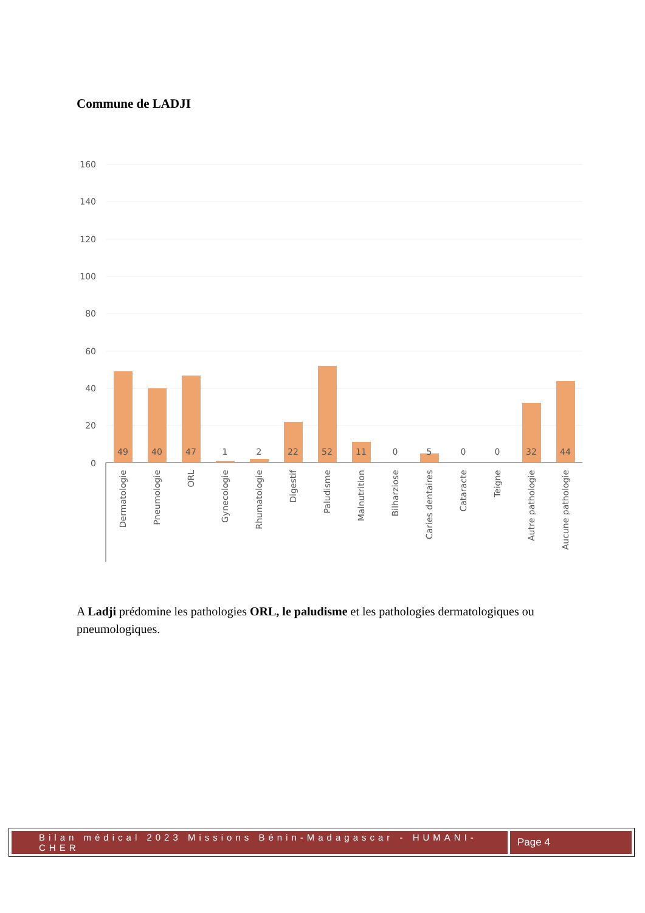Commune de LADJI
160
140
120
100
80
60
40
20
0
49
40
47
1
2
22
52
11
0
5
0
0
32
44
Dermatologie
Pneumologie
ORL
Gynecologie
Rhumatologie
Digestif
Paludisme
Malnutrition
Bilharziose
Caries dentaires
Cataracte
Teigne
Autre pathologie
Aucune pathologie
A Ladji prédomine les pathologies ORL, le paludisme et les pathologies dermatologiques ou pneumologiques.
Bilan médical 2023 Missions Bénin-Madagascar - HUMANI-CHER
Page 4